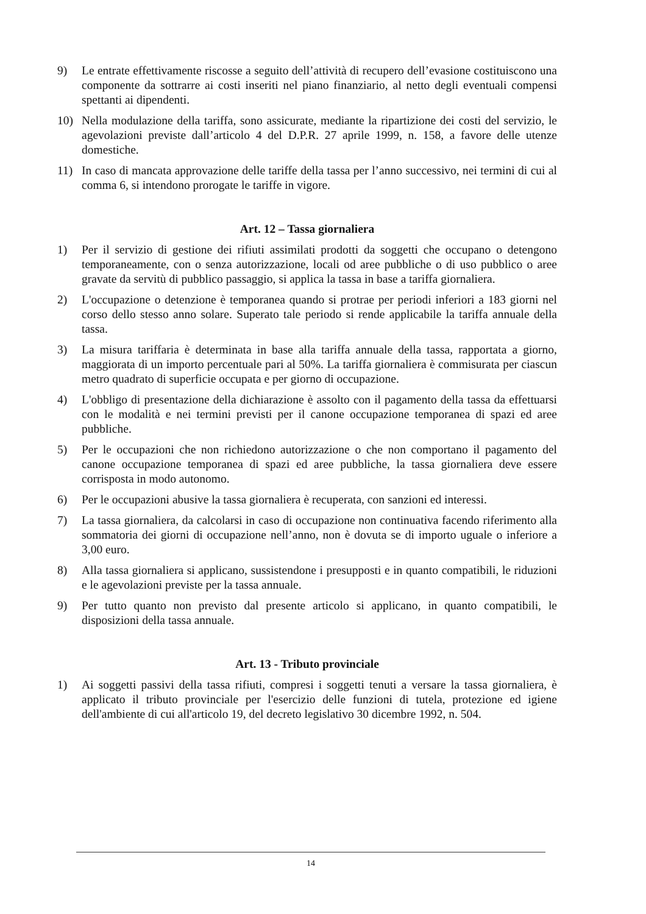9) Le entrate effettivamente riscosse a seguito dell’attività di recupero dell’evasione costituiscono una componente da sottrarre ai costi inseriti nel piano finanziario, al netto degli eventuali compensi spettanti ai dipendenti.
10) Nella modulazione della tariffa, sono assicurate, mediante la ripartizione dei costi del servizio, le agevolazioni previste dall’articolo 4 del D.P.R. 27 aprile 1999, n. 158, a favore delle utenze domestiche.
11) In caso di mancata approvazione delle tariffe della tassa per l’anno successivo, nei termini di cui al comma 6, si intendono prorogate le tariffe in vigore.
Art. 12 – Tassa giornaliera
1) Per il servizio di gestione dei rifiuti assimilati prodotti da soggetti che occupano o detengono temporaneamente, con o senza autorizzazione, locali od aree pubbliche o di uso pubblico o aree gravate da servitù di pubblico passaggio, si applica la tassa in base a tariffa giornaliera.
2) L'occupazione o detenzione è temporanea quando si protrae per periodi inferiori a 183 giorni nel corso dello stesso anno solare. Superato tale periodo si rende applicabile la tariffa annuale della tassa.
3) La misura tariffaria è determinata in base alla tariffa annuale della tassa, rapportata a giorno, maggiorata di un importo percentuale pari al 50%. La tariffa giornaliera è commisurata per ciascun metro quadrato di superficie occupata e per giorno di occupazione.
4) L'obbligo di presentazione della dichiarazione è assolto con il pagamento della tassa da effettuarsi con le modalità e nei termini previsti per il canone occupazione temporanea di spazi ed aree pubbliche.
5) Per le occupazioni che non richiedono autorizzazione o che non comportano il pagamento del canone occupazione temporanea di spazi ed aree pubbliche, la tassa giornaliera deve essere corrisposta in modo autonomo.
6) Per le occupazioni abusive la tassa giornaliera è recuperata, con sanzioni ed interessi.
7) La tassa giornaliera, da calcolarsi in caso di occupazione non continuativa facendo riferimento alla sommatoria dei giorni di occupazione nell’anno, non è dovuta se di importo uguale o inferiore a 3,00 euro.
8) Alla tassa giornaliera si applicano, sussistendone i presupposti e in quanto compatibili, le riduzioni e le agevolazioni previste per la tassa annuale.
9) Per tutto quanto non previsto dal presente articolo si applicano, in quanto compatibili, le disposizioni della tassa annuale.
Art. 13 - Tributo provinciale
1) Ai soggetti passivi della tassa rifiuti, compresi i soggetti tenuti a versare la tassa giornaliera, è applicato il tributo provinciale per l'esercizio delle funzioni di tutela, protezione ed igiene dell'ambiente di cui all'articolo 19, del decreto legislativo 30 dicembre 1992, n. 504.
14